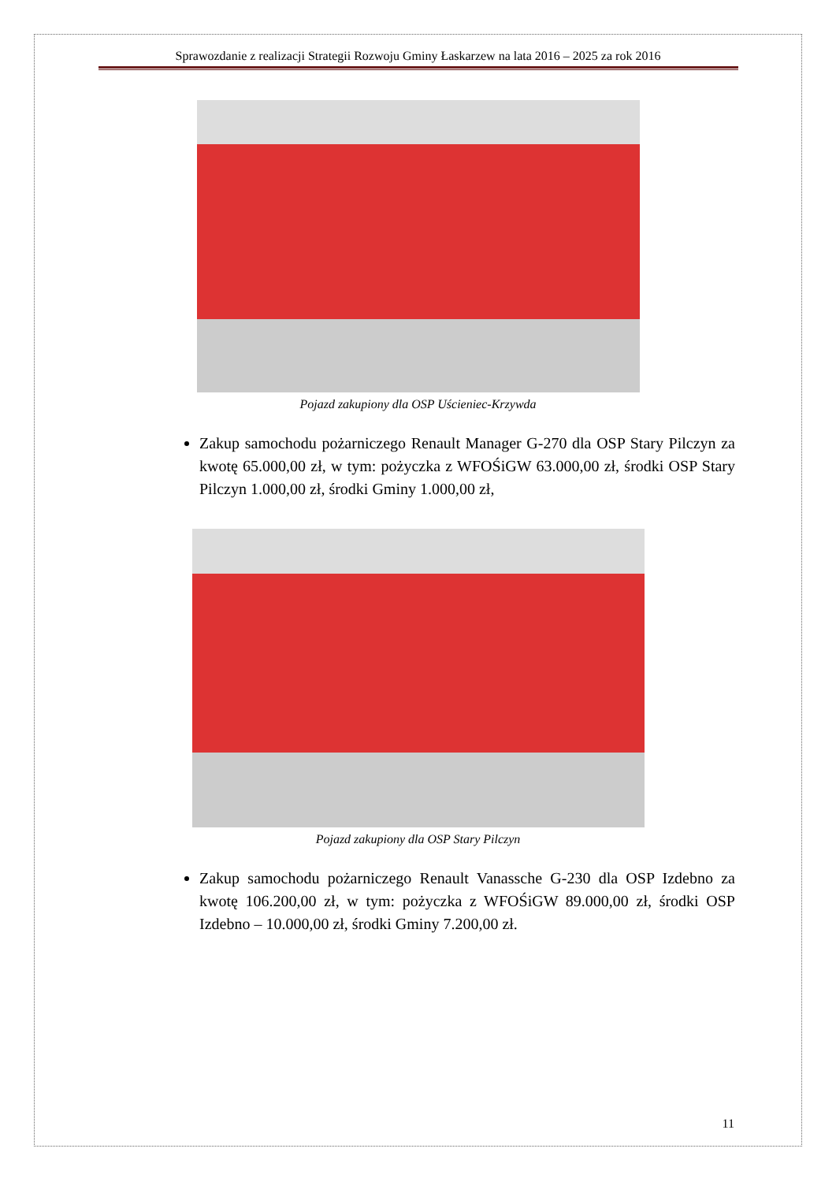Sprawozdanie z realizacji Strategii Rozwoju Gminy Łaskarzew na lata 2016 – 2025 za rok 2016
Pojazd zakupiony dla OSP Uścieniec-Krzywda
Zakup samochodu pożarniczego Renault Manager G-270 dla OSP Stary Pilczyn za kwotę 65.000,00 zł, w tym: pożyczka z WFOŚiGW 63.000,00 zł, środki OSP Stary Pilczyn 1.000,00 zł, środki Gminy 1.000,00 zł,
Pojazd zakupiony dla OSP Stary Pilczyn
Zakup samochodu pożarniczego Renault Vanassche G-230 dla OSP Izdebno za kwotę 106.200,00 zł, w tym: pożyczka z WFOŚiGW 89.000,00 zł, środki OSP Izdebno – 10.000,00 zł, środki Gminy 7.200,00 zł.
11